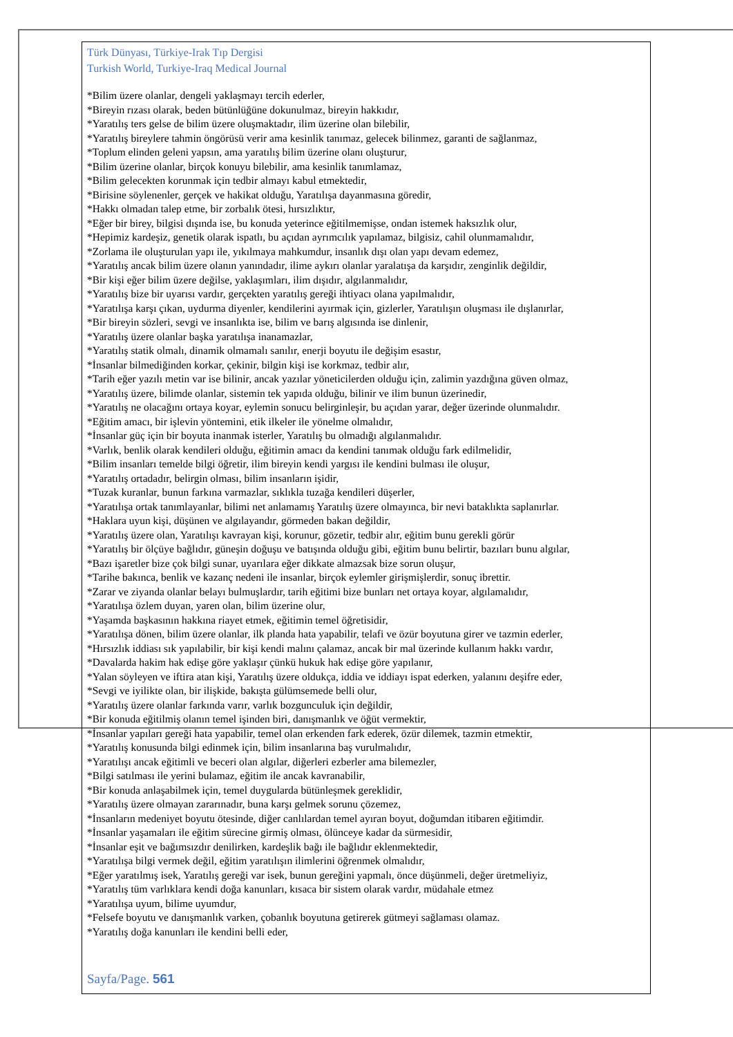Türk Dünyası, Türkiye-Irak Tıp Dergisi
Turkish World, Turkiye-Iraq Medical Journal
*Bilim üzere olanlar, dengeli yaklaşmayı tercih ederler,
*Bireyin rızası olarak, beden bütünlüğüne dokunulmaz, bireyin hakkıdır,
*Yaratılış ters gelse de bilim üzere oluşmaktadır, ilim üzerine olan bilebilir,
*Yaratılış bireylere tahmin öngörüsü verir ama kesinlik tanımaz, gelecek bilinmez, garanti de sağlanmaz,
*Toplum elinden geleni yapsın, ama yaratılış bilim üzerine olanı oluşturur,
*Bilim üzerine olanlar, birçok konuyu bilebilir, ama kesinlik tanımlamaz,
*Bilim gelecekten korunmak için tedbir almayı kabul etmektedir,
*Birisine söylenenler, gerçek ve hakikat olduğu, Yaratılışa dayanmasına göredir,
*Hakkı olmadan talep etme, bir zorbalık ötesi, hırsızlıktır,
*Eğer bir birey, bilgisi dışında ise, bu konuda yeterince eğitilmemişse, ondan istemek haksızlık olur,
*Hepimiz kardeşiz, genetik olarak ispatlı, bu açıdan ayrımcılık yapılamaz, bilgisiz, cahil olunmamalıdır,
*Zorlama ile oluşturulan yapı ile, yıkılmaya mahkumdur, insanlık dışı olan yapı devam edemez,
*Yaratılış ancak bilim üzere olanın yanındadır, ilime aykırı olanlar yaralatışa da karşıdır, zenginlik değildir,
*Bir kişi eğer bilim üzere değilse, yaklaşımları, ilim dışıdır, algılanmalıdır,
*Yaratılış bize bir uyarısı vardır, gerçekten yaratılış gereği ihtiyacı olana yapılmalıdır,
*Yaratılışa karşı çıkan, uydurma diyenler, kendilerini ayırmak için, gizlerler, Yaratılışın oluşması ile dışlanırlar,
*Bir bireyin sözleri, sevgi ve insanlıkta ise, bilim ve barış algısında ise dinlenir,
*Yaratılış üzere olanlar başka yaratılışa inanamazlar,
*Yaratılış statik olmalı, dinamik olmamalı sanılır, enerji boyutu ile değişim esastır,
*İnsanlar bilmediğinden korkar, çekinir, bilgin kişi ise korkmaz, tedbir alır,
*Tarih eğer yazılı metin var ise bilinir, ancak yazılar yöneticilerden olduğu için, zalimin yazdığına güven olmaz,
*Yaratılış üzere, bilimde olanlar, sistemin tek yapıda olduğu, bilinir ve ilim bunun üzerinedir,
*Yaratılış ne olacağını ortaya koyar, eylemin sonucu belirginleşir, bu açıdan yarar, değer üzerinde olunmalıdır.
*Eğitim amacı, bir işlevin yöntemini, etik ilkeler ile yönelme olmalıdır,
*İnsanlar güç için bir boyuta inanmak isterler, Yaratılış bu olmadığı algılanmalıdır.
*Varlık, benlik olarak kendileri olduğu, eğitimin amacı da kendini tanımak olduğu fark edilmelidir,
*Bilim insanları temelde bilgi öğretir, ilim bireyin kendi yargısı ile kendini bulması ile oluşur,
*Yaratılış ortadadır, belirgin olması, bilim insanların işidir,
*Tuzak kuranlar, bunun farkına varmazlar, sıklıkla tuzağa kendileri düşerler,
*Yaratılışa ortak tanımlayanlar, bilimi net anlamamış Yaratılış üzere olmayınca, bir nevi bataklıkta saplanırlar.
*Haklara uyun kişi, düşünen ve algılayandır, görmeden bakan değildir,
*Yaratılış üzere olan, Yaratılışı kavrayan kişi, korunur, gözetir, tedbir alır, eğitim bunu gerekli görür
*Yaratılış bir ölçüye bağlıdır, güneşin doğuşu ve batışında olduğu gibi, eğitim bunu belirtir, bazıları bunu algılar,
*Bazı işaretler bize çok bilgi sunar, uyarılara eğer dikkate almazsak bize sorun oluşur,
*Tarihe bakınca, benlik ve kazanç nedeni ile insanlar, birçok eylemler girişmişlerdir, sonuç ibrettir.
*Zarar ve ziyanda olanlar belayı bulmuşlardır, tarih eğitimi bize bunları net ortaya koyar, algılamalıdır,
*Yaratılışa özlem duyan, yaren olan, bilim üzerine olur,
*Yaşamda başkasının hakkına riayet etmek, eğitimin temel öğretisidir,
*Yaratılışa dönen, bilim üzere olanlar, ilk planda hata yapabilir, telafi ve özür boyutuna girer ve tazmin ederler,
*Hırsızlık iddiası sık yapılabilir, bir kişi kendi malını çalamaz, ancak bir mal üzerinde kullanım hakkı vardır,
*Davalarda hakim hak edişe göre yaklaşır çünkü hukuk hak edişe göre yapılanır,
*Yalan söyleyen ve iftira atan kişi, Yaratılış üzere oldukça, iddia ve iddiayı ispat ederken, yalanını deşifre eder,
*Sevgi ve iyilikte olan, bir ilişkide, bakışta gülümsemede belli olur,
*Yaratılış üzere olanlar farkında varır, varlık bozgunculuk için değildir,
*Bir konuda eğitilmiş olanın temel işinden biri, danışmanlık ve öğüt vermektir,
*İnsanlar yapıları gereği hata yapabilir, temel olan erkenden fark ederek, özür dilemek, tazmin etmektir,
*Yaratılış konusunda bilgi edinmek için, bilim insanlarına baş vurulmalıdır,
*Yaratılışı ancak eğitimli ve beceri olan algılar, diğerleri ezberler ama bilemezler,
*Bilgi satılması ile yerini bulamaz, eğitim ile ancak kavranabilir,
*Bir konuda anlaşabilmek için, temel duygularda bütünleşmek gereklidir,
*Yaratılış üzere olmayan zararınadır, buna karşı gelmek sorunu çözemez,
*İnsanların medeniyet boyutu ötesinde, diğer canlılardan temel ayıran boyut, doğumdan itibaren eğitimdir.
*İnsanlar yaşamaları ile eğitim sürecine girmiş olması, ölünceye kadar da sürmesidir,
*İnsanlar eşit ve bağımsızdır denilirken, kardeşlik bağı ile bağlıdır eklenmektedir,
*Yaratılışa bilgi vermek değil, eğitim yaratılışın ilimlerini öğrenmek olmalıdır,
*Eğer yaratılmış isek, Yaratılış gereği var isek, bunun gereğini yapmalı, önce düşünmeli, değer üretmeliyiz,
*Yaratılış tüm varlıklara kendi doğa kanunları, kısaca bir sistem olarak vardır, müdahale etmez
*Yaratılışa uyum, bilime uyumdur,
*Felsefe boyutu ve danışmanlık varken, çobanlık boyutuna getirerek gütmeyi sağlaması olamaz.
*Yaratılış doğa kanunları ile kendini belli eder,
Sayfa/Page. 561